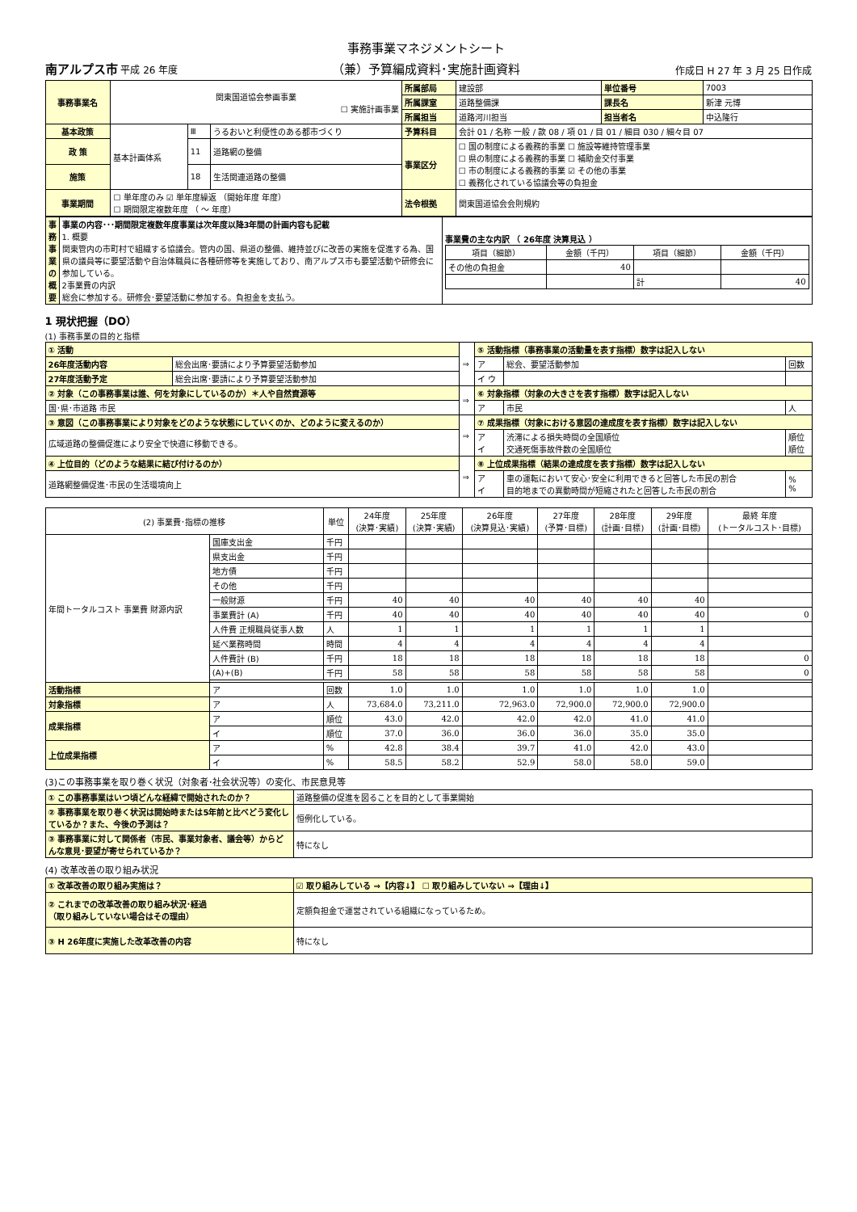南アルプス市 平成 26 年度
事務事業マネジメントシート
（兼）予算編成資料･実施計画資料
作成日 H 27 年 3 月 25 日作成
| 事務事業名 | 関東国道協会参画事業 ☐ 実施計画事業 | | | 所属部局 | 建設部 | 単位番号 | 7003 |
| | | | | 所属課室 | 道路整備課 | 課長名 | 新津 元博 |
| | | | | 所属担当 | 道路河川担当 | 担当者名 | 中込隆行 |
| 基本政策 | 基本計画体系 | Ⅲ | うるおいと利便性のある都市づくり | 予算科目 | 会計 01 / 名称 一般 / 款 08 / 項 01 / 目 01 / 細目 030 / 細々目 07 | | |
| 政 策 | | 11 | 道路網の整備 | 事業区分 | ☐ 国の制度による義務的事業 ☐ 施設等維持管理事業 ☐ 県の制度による義務的事業 ☐ 補助金交付事業 ☐ 市の制度による義務的事業 ☑ その他の事業 ☐ 義務化されている協議会等の負担金 | | |
| 施策 | | 18 | 生活関連道路の整備 | | | | |
| 事業期間 | ☐ 単年度のみ ☑ 単年度繰返 （開始年度 年度） ☐ 期間限定複数年度 （ ～ 年度） | | | 法令根拠 | 関東国道協会会則規約 | | |
| 事務事業の概要 | 事業の内容･･･期間限定複数年度事業は次年度以降3年間の計画内容も記載 1. 概要 関東管内の市町村で組織する協議会。管内の国、県道の整備、維持並びに改善の実施を促進する為、国県の議員等に要望活動や自治体職員に各種研修等を実施しており、南アルプス市も要望活動や研修会に参加している。 2事業費の内訳 総会に参加する。研修会･要望活動に参加する。負担金を支払う。 | 事業費の主な内訳 （ 26年度 決算見込 ） / 項目（細節） / 金額（千円） / 項目（細節） / 金額（千円） / / --- / --- / --- / --- / / その他の負担金 / 40 / / / / / / 計 / 40 / |
1 現状把握（DO）
(1) 事務事業の目的と指標
| ① 活動 | | ⇒ | ⑤ 活動指標（事務事業の活動量を表す指標）数字は記入しない | | |
| 26年度活動内容 | 総会出席･要請により予算要望活動参加 | | ア | 総会、要望活動参加 | 回数 |
| 27年度活動予定 | 総会出席･要請により予算要望活動参加 | | イ ウ | | |
| ② 対象（この事務事業は誰、何を対象にしているのか）＊人や自然資源等 | | ⇒ | ⑥ 対象指標（対象の大きさを表す指標）数字は記入しない | | |
| 国･県･市道路 市民 | | | ア | 市民 | 人 |
| ③ 意図（この事務事業により対象をどのような状態にしていくのか、どのように変えるのか） | | ⇒ | ⑦ 成果指標（対象における意図の達成度を表す指標）数字は記入しない | | |
| 広域道路の整備促進により安全で快適に移動できる。 | | | ア イ | 渋滞による損失時間の全国順位 交通死傷事故件数の全国順位 | 順位 順位 |
| ④ 上位目的（どのような結果に結び付けるのか） | | ⇒ | ⑧ 上位成果指標（結果の達成度を表す指標）数字は記入しない | | |
| 道路網整備促進･市民の生活環境向上 | | | ア イ | 車の運転において安心･安全に利用できると回答した市民の割合 目的地までの異動時間が短縮されたと回答した市民の割合 | % % |
| (2) 事業費･指標の推移 | | 単位 | 24年度 (決算･実績) | 25年度 (決算･実績) | 26年度 (決算見込･実績) | 27年度 (予算･目標) | 28年度 (計画･目標) | 29年度 (計画･目標) | 最終 年度 (トータルコスト･目標) |
| --- | --- | --- | --- | --- | --- | --- | --- | --- | --- |
| 年間トータルコスト 事業費 財源内訳 | 国庫支出金 | 千円 | | | | | | | |
| | 県支出金 | 千円 | | | | | | | |
| | 地方債 | 千円 | | | | | | | |
| | その他 | 千円 | | | | | | | |
| | 一般財源 | 千円 | 40 | 40 | 40 | 40 | 40 | 40 | |
| | 事業費計 (A) | 千円 | 40 | 40 | 40 | 40 | 40 | 40 | 0 |
| | 人件費 正規職員従事人数 | 人 | 1 | 1 | 1 | 1 | 1 | 1 | |
| | 延べ業務時間 | 時間 | 4 | 4 | 4 | 4 | 4 | 4 | |
| | 人件費計 (B) | 千円 | 18 | 18 | 18 | 18 | 18 | 18 | 0 |
| | (A)+(B) | 千円 | 58 | 58 | 58 | 58 | 58 | 58 | 0 |
| 活動指標 | ア | 回数 | 1.0 | 1.0 | 1.0 | 1.0 | 1.0 | 1.0 | |
| 対象指標 | ア | 人 | 73,684.0 | 73,211.0 | 72,963.0 | 72,900.0 | 72,900.0 | 72,900.0 | |
| 成果指標 | ア | 順位 | 43.0 | 42.0 | 42.0 | 42.0 | 41.0 | 41.0 | |
| | イ | 順位 | 37.0 | 36.0 | 36.0 | 36.0 | 35.0 | 35.0 | |
| 上位成果指標 | ア | % | 42.8 | 38.4 | 39.7 | 41.0 | 42.0 | 43.0 | |
| | イ | % | 58.5 | 58.2 | 52.9 | 58.0 | 58.0 | 59.0 | |
(3)この事務事業を取り巻く状況（対象者･社会状況等）の変化、市民意見等
| ① この事務事業はいつ頃どんな経緯で開始されたのか？ | 道路整備の促進を図ることを目的として事業開始 |
| ② 事務事業を取り巻く状況は開始時または5年前と比べどう変化しているか？また、今後の予測は？ | 恒例化している。 |
| ③ 事務事業に対して関係者（市民、事業対象者、議会等）からどんな意見･要望が寄せられているか？ | 特になし |
(4) 改革改善の取り組み状況
| ① 改革改善の取り組み実施は？ | ☑ 取り組みしている ⇒【内容↓】 ☐ 取り組みしていない ⇒【理由↓】 |
| ② これまでの改革改善の取り組み状況･経過 （取り組みしていない場合はその理由） | 定額負担金で運営されている組織になっているため。 |
| ③ H 26年度に実施した改革改善の内容 | 特になし |